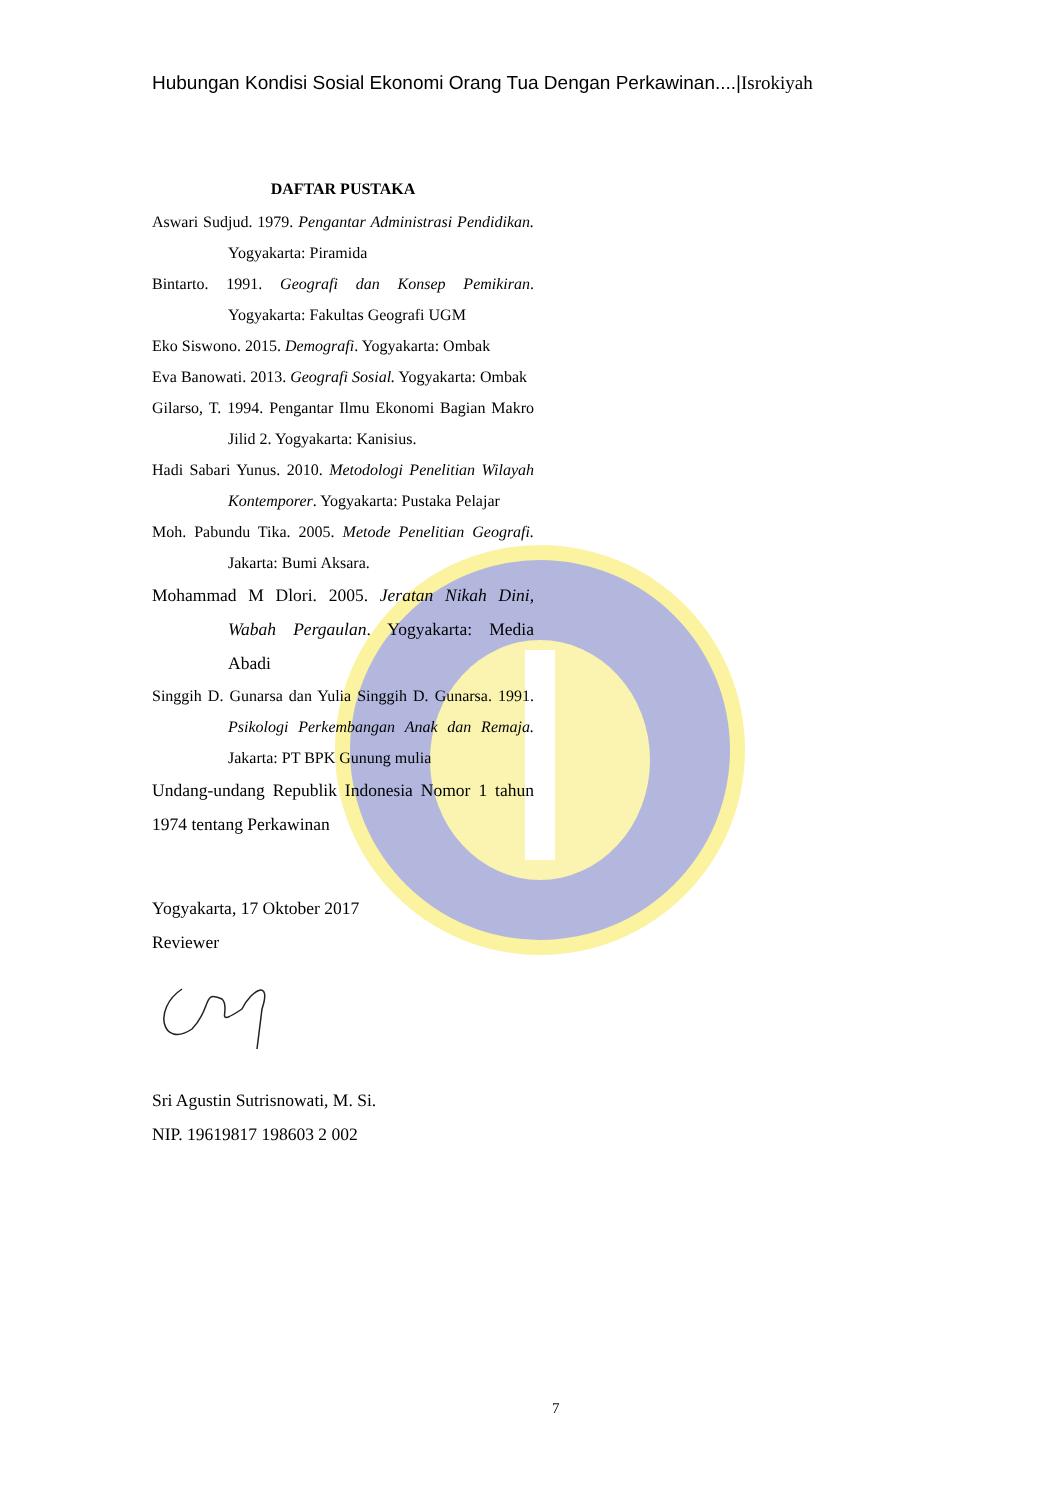Hubungan Kondisi Sosial Ekonomi Orang Tua Dengan Perkawinan....|Isrokiyah
DAFTAR PUSTAKA
Aswari Sudjud. 1979. Pengantar Administrasi Pendidikan. Yogyakarta: Piramida
Bintarto. 1991. Geografi dan Konsep Pemikiran. Yogyakarta: Fakultas Geografi UGM
Eko Siswono. 2015. Demografi. Yogyakarta: Ombak
Eva Banowati. 2013. Geografi Sosial. Yogyakarta: Ombak
Gilarso, T. 1994. Pengantar Ilmu Ekonomi Bagian Makro Jilid 2. Yogyakarta: Kanisius.
Hadi Sabari Yunus. 2010. Metodologi Penelitian Wilayah Kontemporer. Yogyakarta: Pustaka Pelajar
Moh. Pabundu Tika. 2005. Metode Penelitian Geografi. Jakarta: Bumi Aksara.
Mohammad M Dlori. 2005. Jeratan Nikah Dini, Wabah Pergaulan. Yogyakarta: Media Abadi
Singgih D. Gunarsa dan Yulia Singgih D. Gunarsa. 1991. Psikologi Perkembangan Anak dan Remaja. Jakarta: PT BPK Gunung mulia
Undang-undang Republik Indonesia Nomor 1 tahun 1974 tentang Perkawinan
Yogyakarta, 17 Oktober 2017
Reviewer
Sri Agustin Sutrisnowati, M. Si.
NIP. 19619817 198603 2 002
7